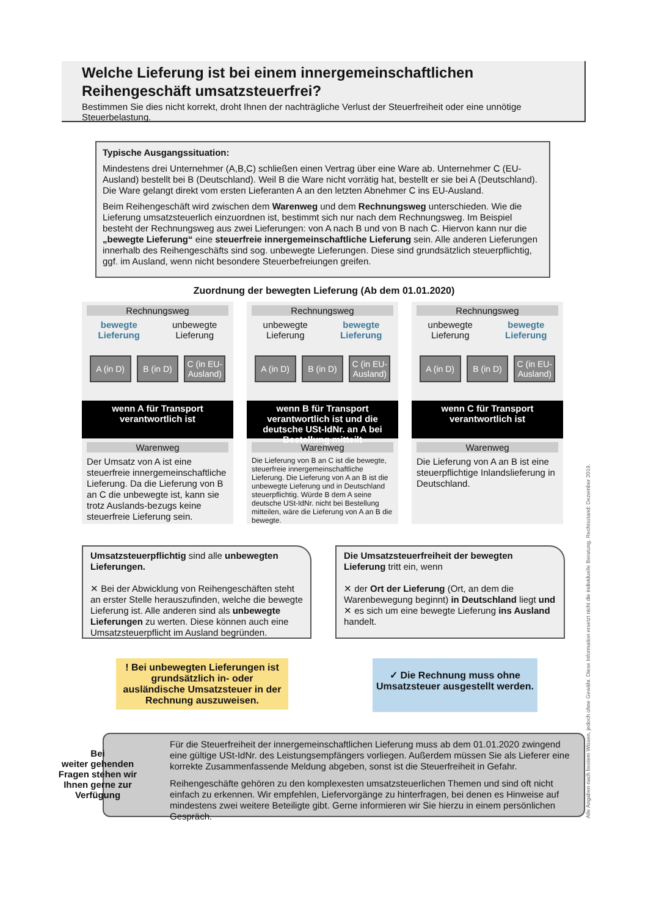Welche Lieferung ist bei einem innergemeinschaftlichen Reihengeschäft umsatzsteuerfrei?
Bestimmen Sie dies nicht korrekt, droht Ihnen der nachträgliche Verlust der Steuerfreiheit oder eine unnötige Steuerbelastung.
Typische Ausgangssituation:
Mindestens drei Unternehmer (A,B,C) schließen einen Vertrag über eine Ware ab. Unternehmer C (EU-Ausland) bestellt bei B (Deutschland). Weil B die Ware nicht vorrätig hat, bestellt er sie bei A (Deutschland). Die Ware gelangt direkt vom ersten Lieferanten A an den letzten Abnehmer C ins EU-Ausland.
Beim Reihengeschäft wird zwischen dem Warenweg und dem Rechnungsweg unterschieden. Wie die Lieferung umsatzsteuerlich einzuordnen ist, bestimmt sich nur nach dem Rechnungsweg. Im Beispiel besteht der Rechnungsweg aus zwei Lieferungen: von A nach B und von B nach C. Hiervon kann nur die „bewegte Lieferung“ eine steuerfreie innergemeinschaftliche Lieferung sein. Alle anderen Lieferungen innerhalb des Reihengeschäfts sind sog. unbewegte Lieferungen. Diese sind grundsätzlich steuerpflichtig, ggf. im Ausland, wenn nicht besondere Steuerbefreiungen greifen.
Zuordnung der bewegten Lieferung (Ab dem 01.01.2020)
Rechnungsweg
bewegte
Lieferung unbewegte
Lieferung
A (in D)
B (in D)
C (in EU-Ausland)
wenn A für Transport
verantwortlich ist
Warenweg
Der Umsatz von A ist eine steuerfreie innergemeinschaftliche Lieferung. Da die Lieferung von B an C die unbewegte ist, kann sie trotz Auslands-bezugs keine steuerfreie Lieferung sein.
Rechnungsweg
unbewegte
Lieferung bewegte
Lieferung
A (in D)
B (in D)
C (in EU-Ausland)
wenn B für Transport verantwortlich ist und die deutsche USt-IdNr. an A bei Bestellung mitteilt
Warenweg
Die Lieferung von B an C ist die bewegte, steuerfreie innergemeinschaftliche Lieferung. Die Lieferung von A an B ist die unbewegte Lieferung und in Deutschland steuerpflichtig. Würde B dem A seine deutsche USt-IdNr. nicht bei Bestellung mitteilen, wäre die Lieferung von A an B die bewegte.
Rechnungsweg
unbewegte
Lieferung bewegte
Lieferung
A (in D)
B (in D)
C (in EU-Ausland)
wenn C für Transport
verantwortlich ist
Warenweg
Die Lieferung von A an B ist eine steuerpflichtige Inlandslieferung in Deutschland.
Umsatzsteuerpflichtig sind alle unbewegten Lieferungen.
✕ Bei der Abwicklung von Reihengeschäften steht an erster Stelle herauszufinden, welche die bewegte Lieferung ist. Alle anderen sind als unbewegte Lieferungen zu werten. Diese können auch eine Umsatzsteuerpflicht im Ausland begründen.
Die Umsatzsteuerfreiheit der bewegten Lieferung tritt ein, wenn
✕ der Ort der Lieferung (Ort, an dem die Warenbewegung beginnt) in Deutschland liegt und
✕ es sich um eine bewegte Lieferung ins Ausland handelt.
! Bei unbewegten Lieferungen ist grundsätzlich in- oder ausländische Umsatzsteuer in der Rechnung auszuweisen.
✓ Die Rechnung muss ohne Umsatzsteuer ausgestellt werden.
Für die Steuerfreiheit der innergemeinschaftlichen Lieferung muss ab dem 01.01.2020 zwingend eine gültige USt-IdNr. des Leistungsempfängers vorliegen. Außerdem müssen Sie als Lieferer eine korrekte Zusammenfassende Meldung abgeben, sonst ist die Steuerfreiheit in Gefahr.
Reihengeschäfte gehören zu den komplexesten umsatzsteuerlichen Themen und sind oft nicht einfach zu erkennen. Wir empfehlen, Liefervorgänge zu hinterfragen, bei denen es Hinweise auf mindestens zwei weitere Beteiligte gibt. Gerne informieren wir Sie hierzu in einem persönlichen Gespräch.
Bei
weiter gehenden Fragen stehen wir Ihnen gerne zur Verfügung
Alle Angaben nach bestem Wissen, jedoch ohne Gewähr. Diese Information ersetzt nicht die individuelle Beratung. Rechtsstand: Dezember 2019.